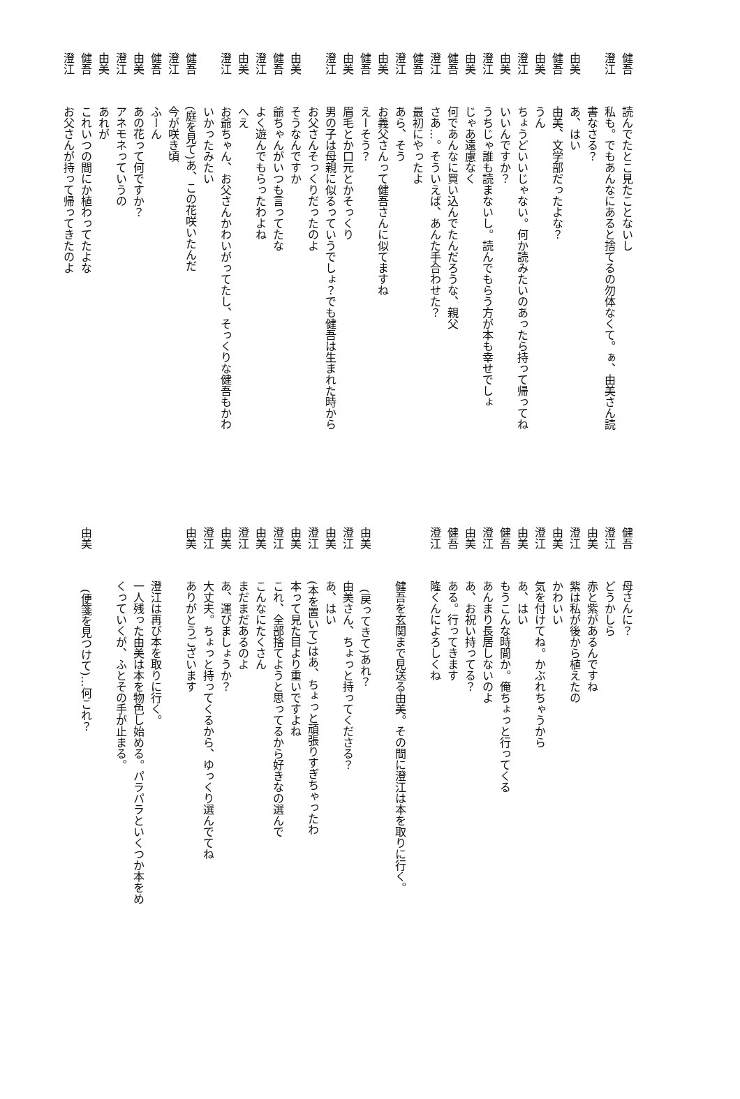健吾 読んでたとこ見たことないし
澄江 私も。でもあんなにあると捨てるの勿体なくて。ぁ、由美さん読
書なさる？
由美 あ、はい
健吾 由美、文学部だったよな？
由美 うん
澄江 ちょうどいいじゃない。何か読みたいのあったら持って帰ってね
由美 いいんですか？
澄江 うちじゃ誰も読まないし。読んでもらう方が本も幸せでしょ
由美 じゃあ遠慮なく
健吾 何であんなに買い込んでたんだろうな、親父
澄江 さあ…。そういえば、あんた手合わせた？
健吾 最初にやったよ
澄江 あら、そう
由美 お義父さんって健吾さんに似てますね
健吾 えーそう？
由美 眉毛とか口元とかそっくり
澄江 男の子は母親に似るっていうでしょ？でも健吾は生まれた時から
お父さんそっくりだったのよ
由美 そうなんですか
健吾 爺ちゃんがいつも言ってたな
澄江 よく遊んでもらったわよね
由美 へえ
澄江 お爺ちゃん、お父さんかわいがってたし、そっくりな健吾もかわ
いかったみたい
健吾 (庭を見て)あ、この花咲いたんだ
澄江 今が咲き頃
健吾 ふーん
由美 あの花って何ですか？
澄江 アネモネっていうの
由美 あれが
健吾 これいつの間にか植わってたよな
澄江 お父さんが持って帰ってきたのよ
健吾 母さんに？
澄江 どうかしら
由美 赤と紫があるんですね
澄江 紫は私が後から植えたの
由美 かわいい
澄江 気を付けてね。かぶれちゃうから
由美 あ、はい
健吾 もうこんな時間か。俺ちょっと行ってくる
澄江 あんまり長居しないのよ
由美 あ、お祝い持ってる？
健吾 ある。行ってきます
澄江 隆くんによろしくね
健吾を玄関まで見送る由美。その間に澄江は本を取りに行く。
由美 (戻ってきて)あれ？
澄江 由美さん、ちょっと持ってくださる？
由美 あ、はい
澄江 (本を置いて)はあ、ちょっと頑張りすぎちゃったわ
由美 本って見た目より重いですよね
澄江 これ、全部捨てようと思ってるから好きなの選んで
由美 こんなにたくさん
澄江 まだまだあるのよ
由美 あ、運びましょうか？
澄江 大丈夫。ちょっと持ってくるから、ゆっくり選んでてね
由美 ありがとうございます
澄江は再び本を取りに行く。
一人残った由美は本を物色し始める。パラパラといくつか本をめ
くっていくが、ふとその手が止まる。
由美 (便箋を見つけて)…何これ？